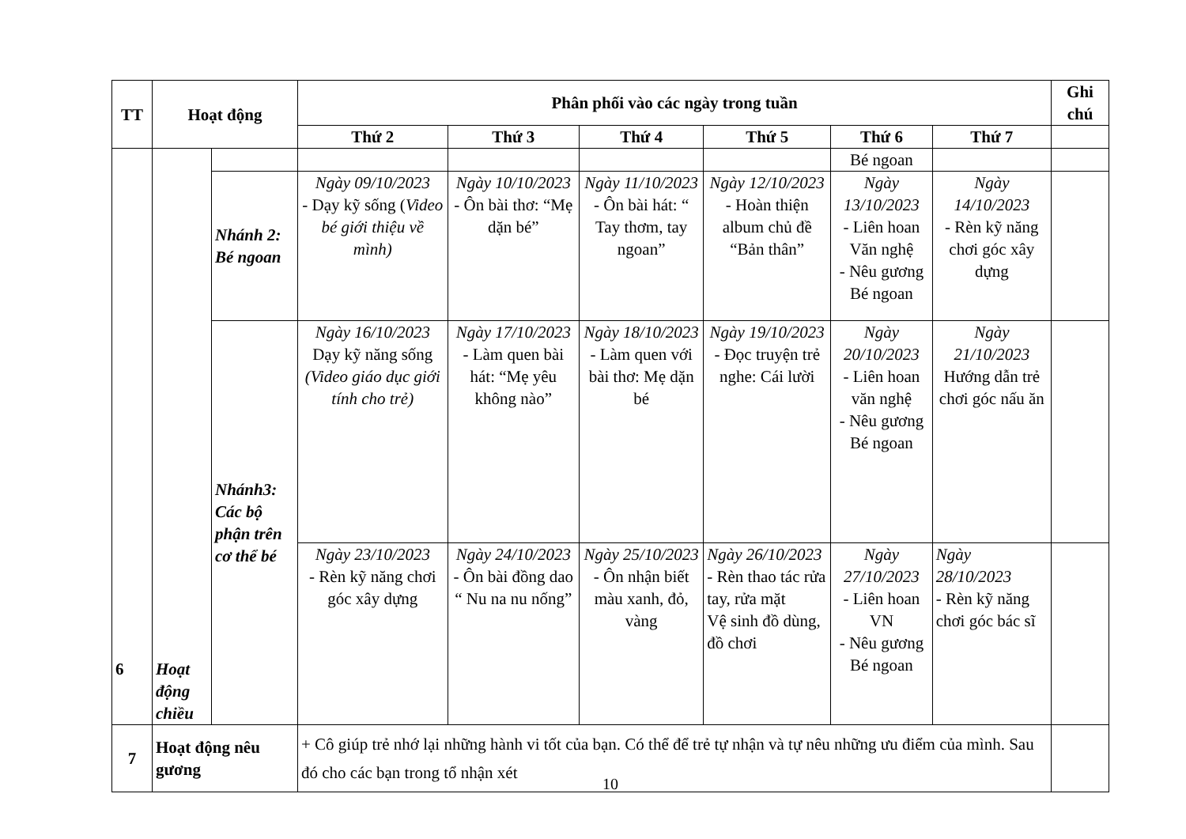| TT | Hoạt động | | Phân phối vào các ngày trong tuần | | | | | | Ghi chú |
| --- | --- | --- | --- | --- | --- | --- | --- | --- | --- |
| | | | Thứ 2 | Thứ 3 | Thứ 4 | Thứ 5 | Thứ 6 | Thứ 7 | |
| 6 | Hoạt động chiều | | | | | | Bé ngoan | | |
| | | Nhánh 2: Bé ngoan | Ngày 09/10/2023 - Dạy kỹ sống ( Video bé giới thiệu về mình) | Ngày 10/10/2023 - Ôn bài thơ: “Mẹ dặn bé” | Ngày 11/10/2023 - Ôn bài hát: “ Tay thơm, tay ngoan” | Ngày 12/10/2023 - Hoàn thiện album chủ đề “Bản thân” | Ngày 13/10/2023 - Liên hoan Văn nghệ - Nêu gương Bé ngoan | Ngày 14/10/2023 - Rèn kỹ năng chơi góc xây dựng | |
| | | Nhánh3: Các bộ phận trên cơ thể bé | Ngày 16/10/2023 Dạy kỹ năng sống (Video giáo dục giới tính cho trẻ) | Ngày 17/10/2023 - Làm quen bài hát: “Mẹ yêu không nào” | Ngày 18/10/2023 - Làm quen với bài thơ: Mẹ dặn bé | Ngày 19/10/2023 - Đọc truyện trẻ nghe: Cái lười | Ngày 20/10/2023 - Liên hoan văn nghệ - Nêu gương Bé ngoan | Ngày 21/10/2023 Hướng dẫn trẻ chơi góc nấu ăn | |
| | | | Ngày 23/10/2023 - Rèn kỹ năng chơi góc xây dựng | Ngày 24/10/2023 - Ôn bài đồng dao “ Nu na nu nống” | Ngày 25/10/2023 - Ôn nhận biết màu xanh, đỏ, vàng | Ngày 26/10/2023 - Rèn thao tác rửa tay, rửa mặt Vệ sinh đồ dùng, đồ chơi | Ngày 27/10/2023 - Liên hoan VN - Nêu gương Bé ngoan | Ngày 28/10/2023 - Rèn kỹ năng chơi góc bác sĩ | |
| 7 | Hoạt động nêu gương | | + Cô giúp trẻ nhớ lại những hành vi tốt của bạn. Có thể để trẻ tự nhận và tự nêu những ưu điểm của mình. Sau đó cho các bạn trong tổ nhận xét | | | | | | |
10